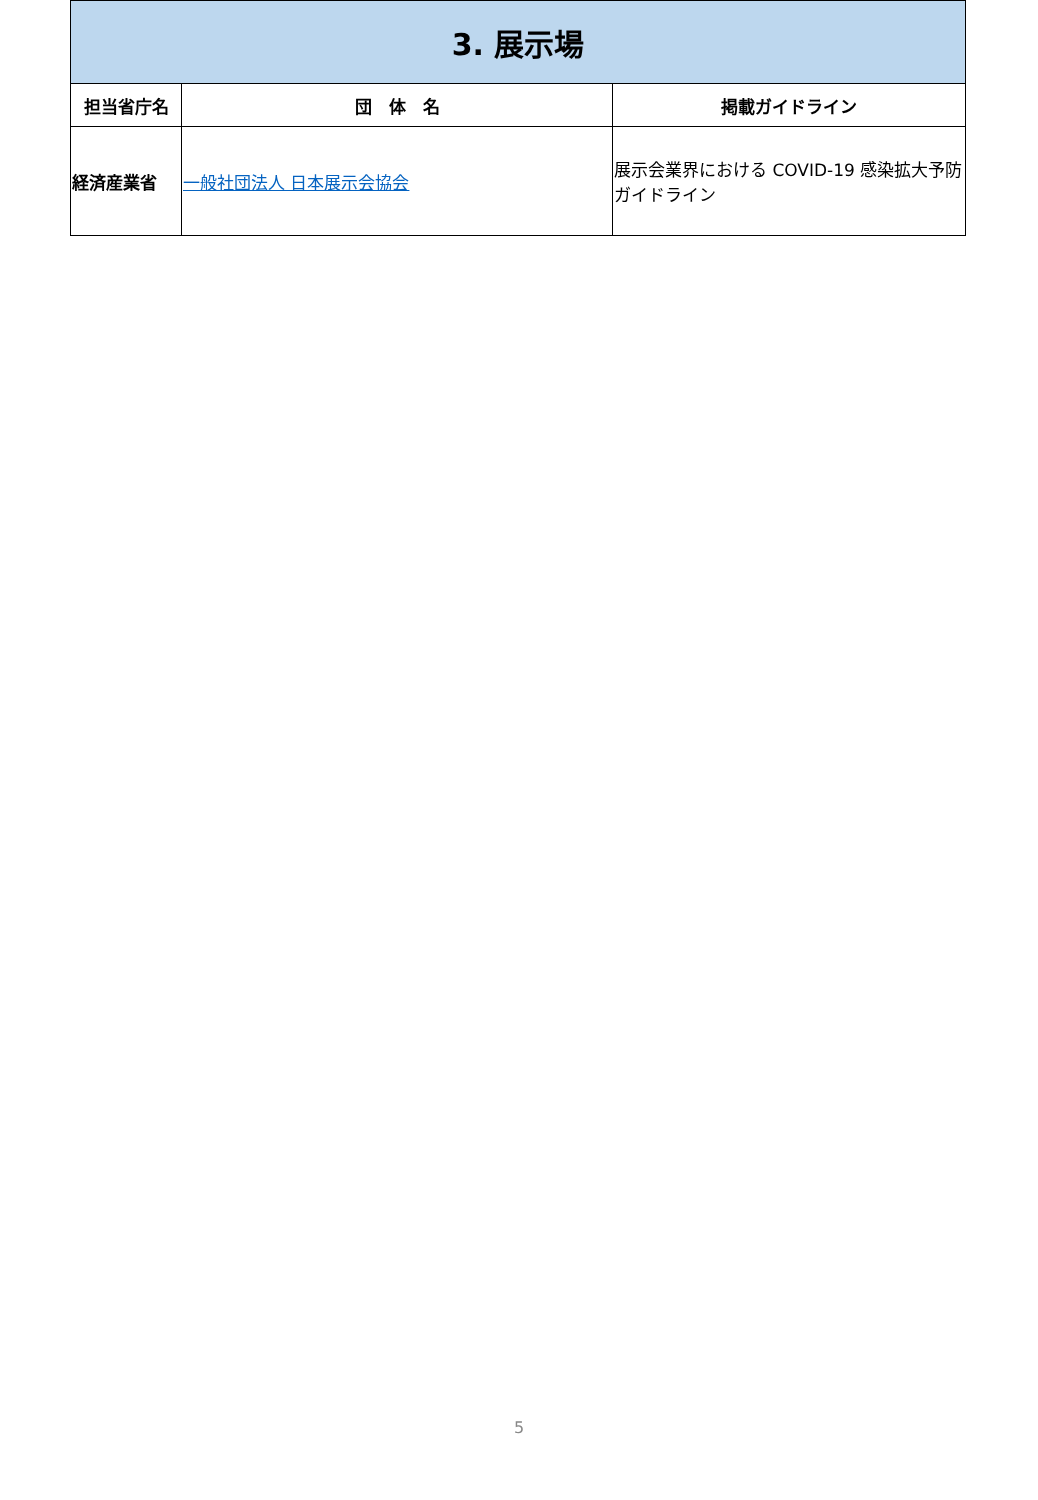| 3. 展示場 | | |
| 担当省庁名 | 団 体 名 | 掲載ガイドライン |
| 経済産業省 | 一般社団法人 日本展示会協会 | 展示会業界における COVID-19 感染拡大予防ガイドライン |
5